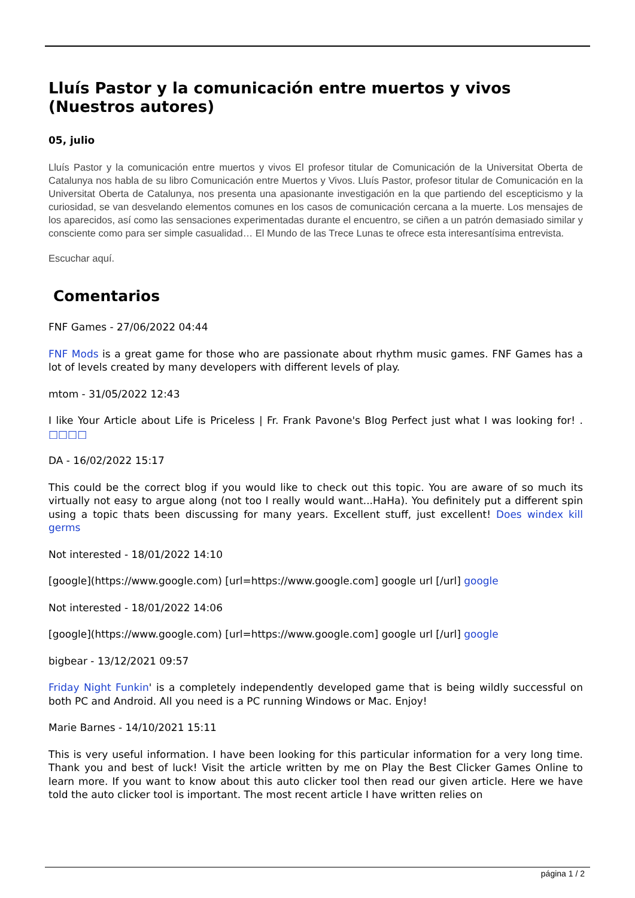Lluís Pastor y la comunicación entre muertos y vivos (Nuestros autores)
05, julio
Lluís Pastor y la comunicación entre muertos y vivos El profesor titular de Comunicación de la Universitat Oberta de Catalunya nos habla de su libro Comunicación entre Muertos y Vivos. Lluís Pastor, profesor titular de Comunicación en la Universitat Oberta de Catalunya, nos presenta una apasionante investigación en la que partiendo del escepticismo y la curiosidad, se van desvelando elementos comunes en los casos de comunicación cercana a la muerte. Los mensajes de los aparecidos, así como las sensaciones experimentadas durante el encuentro, se ciñen a un patrón demasiado similar y consciente como para ser simple casualidad… El Mundo de las Trece Lunas te ofrece esta interesantísima entrevista.
Escuchar aquí.
Comentarios
FNF Games - 27/06/2022 04:44
FNF Mods is a great game for those who are passionate about rhythm music games. FNF Games has a lot of levels created by many developers with different levels of play.
mtom - 31/05/2022 12:43
I like Your Article about Life is Priceless | Fr. Frank Pavone's Blog Perfect just what I was looking for! . □□□□
DA - 16/02/2022 15:17
This could be the correct blog if you would like to check out this topic. You are aware of so much its virtually not easy to argue along (not too I really would want...HaHa). You definitely put a different spin using a topic thats been discussing for many years. Excellent stuff, just excellent! Does windex kill germs
Not interested - 18/01/2022 14:10
[google](https://www.google.com) [url=https://www.google.com] google url [/url] google
Not interested - 18/01/2022 14:06
[google](https://www.google.com) [url=https://www.google.com] google url [/url] google
bigbear - 13/12/2021 09:57
Friday Night Funkin' is a completely independently developed game that is being wildly successful on both PC and Android. All you need is a PC running Windows or Mac. Enjoy!
Marie Barnes - 14/10/2021 15:11
This is very useful information. I have been looking for this particular information for a very long time. Thank you and best of luck! Visit the article written by me on Play the Best Clicker Games Online to learn more. If you want to know about this auto clicker tool then read our given article. Here we have told the auto clicker tool is important. The most recent article I have written relies on
página 1 / 2